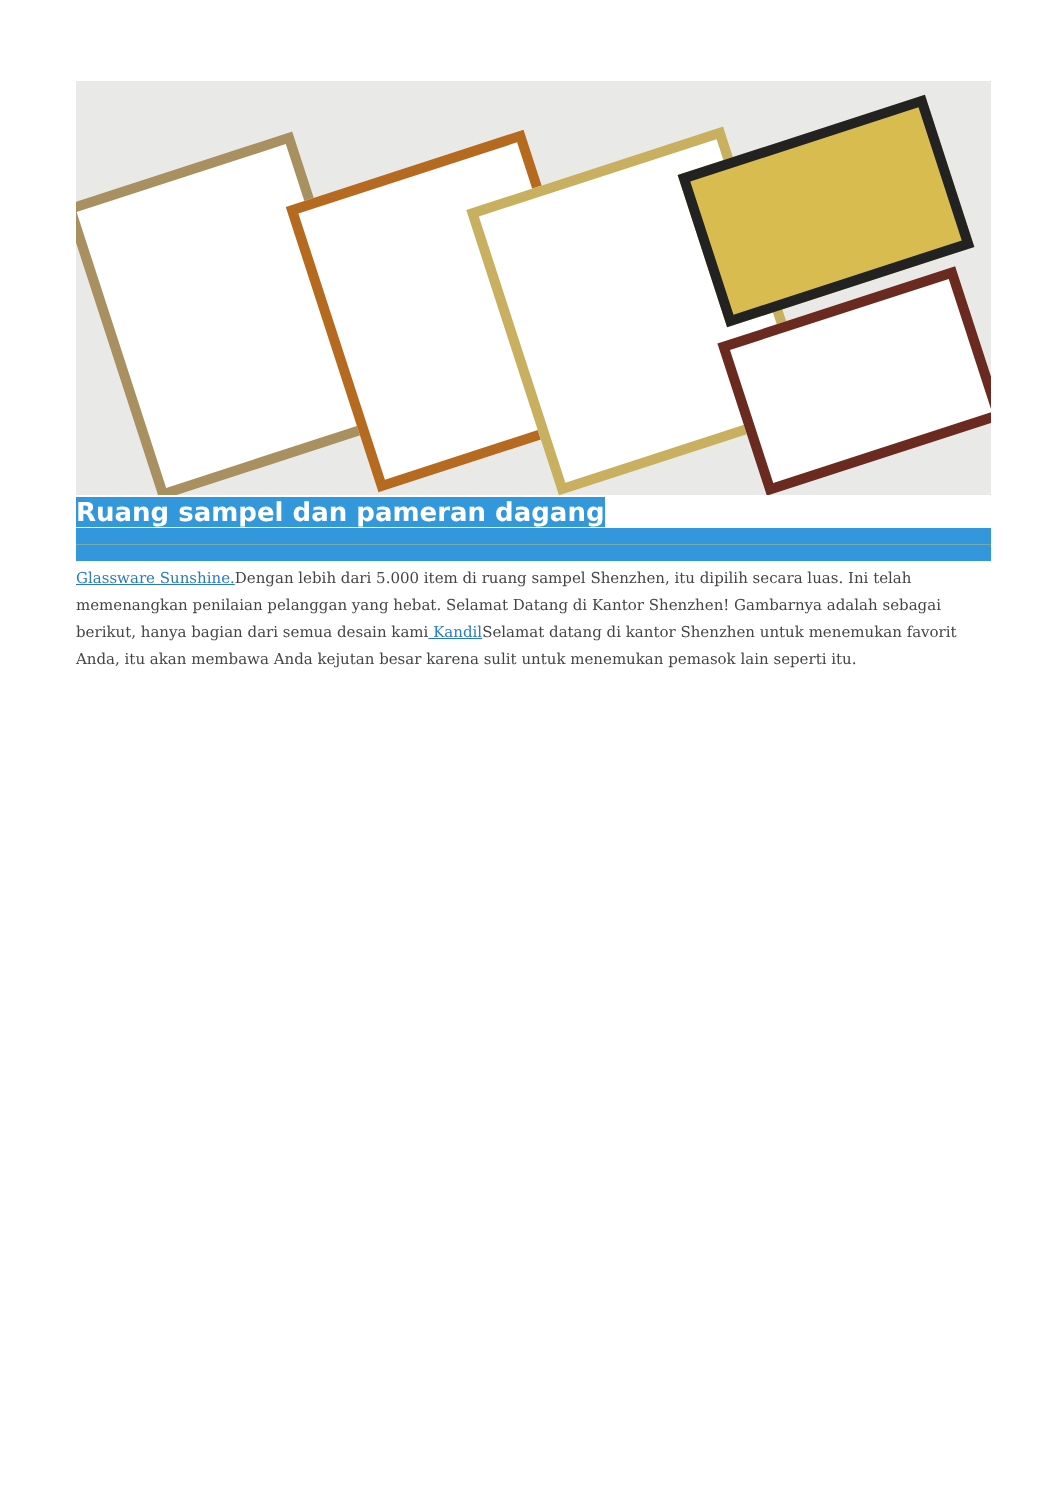Ruang sampel dan pameran dagang
Glassware Sunshine. Dengan lebih dari 5.000 item di ruang sampel Shenzhen, itu dipilih secara luas. Ini telah memenangkan penilaian pelanggan yang hebat. Selamat Datang di Kantor Shenzhen! Gambarnya adalah sebagai berikut, hanya bagian dari semua desain kami Kandil Selamat datang di kantor Shenzhen untuk menemukan favorit Anda, itu akan membawa Anda kejutan besar karena sulit untuk menemukan pemasok lain seperti itu.